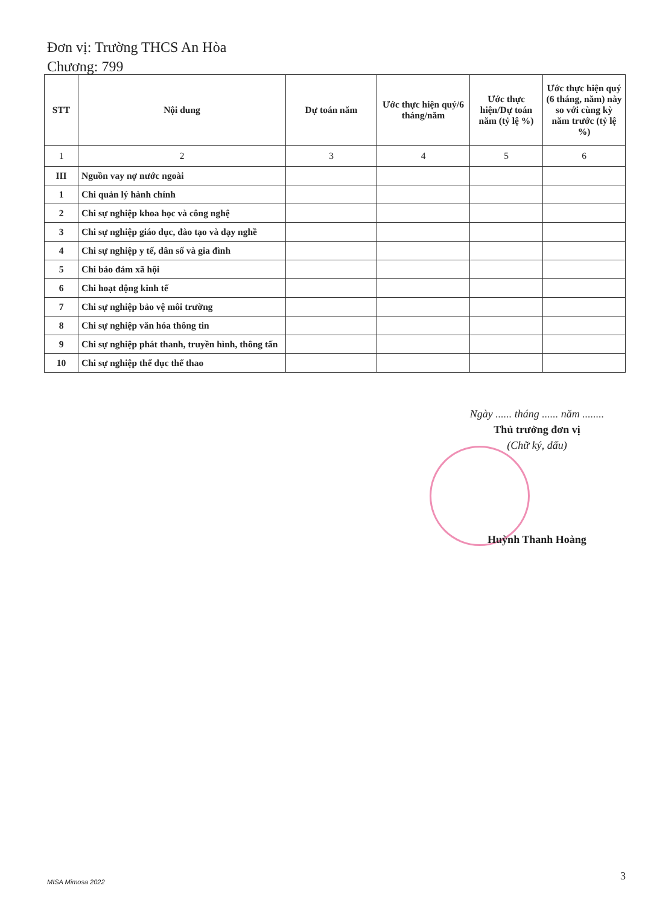Đơn vị: Trường THCS An Hòa
Chương: 799
| STT | Nội dung | Dự toán năm | Ước thực hiện quý/6 tháng/năm | Ước thực hiện/Dự toán năm (tỷ lệ %) | Ước thực hiện quý (6 tháng, năm) này so với cùng kỳ năm trước (tỷ lệ %) |
| --- | --- | --- | --- | --- | --- |
| 1 | 2 | 3 | 4 | 5 | 6 |
| III | Nguồn vay nợ nước ngoài | | | | |
| 1 | Chi quản lý hành chính | | | | |
| 2 | Chi sự nghiệp khoa học và công nghệ | | | | |
| 3 | Chi sự nghiệp giáo dục, đào tạo và dạy nghề | | | | |
| 4 | Chi sự nghiệp y tế, dân số và gia đình | | | | |
| 5 | Chi bảo đảm xã hội | | | | |
| 6 | Chi hoạt động kinh tế | | | | |
| 7 | Chi sự nghiệp bảo vệ môi trường | | | | |
| 8 | Chi sự nghiệp văn hóa thông tin | | | | |
| 9 | Chi sự nghiệp phát thanh, truyền hình, thông tấn | | | | |
| 10 | Chi sự nghiệp thể dục thể thao | | | | |
Ngày ...... tháng ...... năm ........
Thủ trưởng đơn vị
(Chữ ký, dấu)
Huỳnh Thanh Hoàng
MISA Mimosa 2022 3